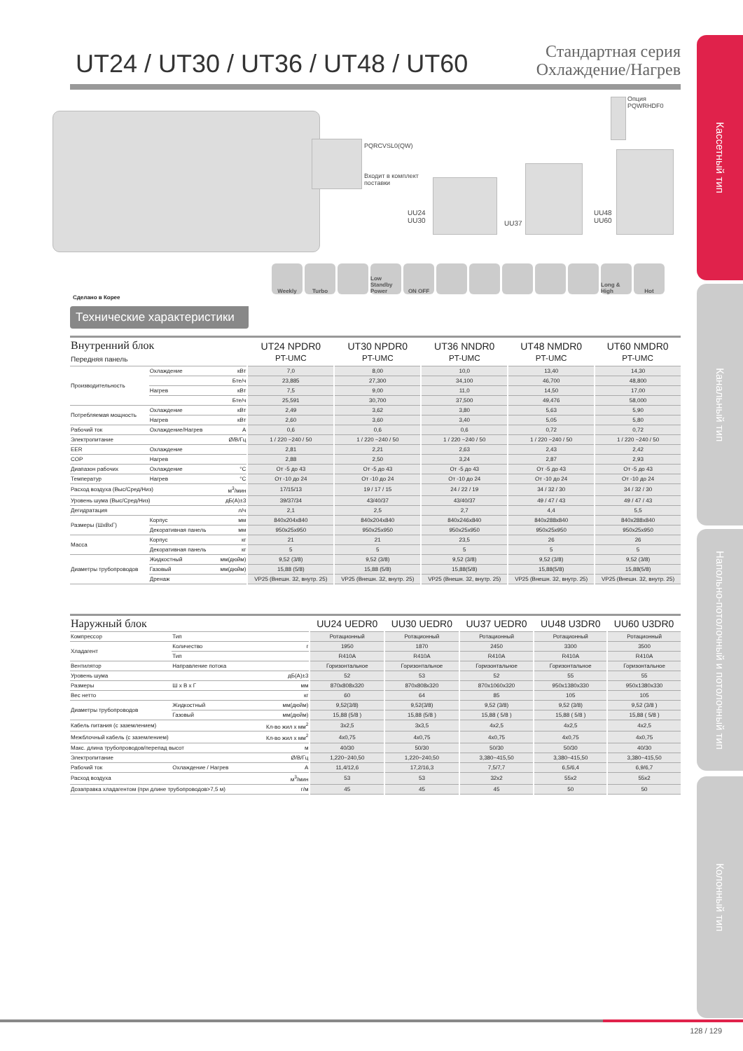Кассетный тип
Канальный тип
Напольно-потолочный и потолочный тип
Колонный тип
UT24 / UT30 / UT36 / UT48 / UT60
Стандартная серия
Охлаждение/Нагрев
PQRCVSL0(QW)
Входит в комплект
поставки
Опция
PQWRHDF0
UU24
UU30
UU37
UU48
UU60
Weekly Turbo Low Standby Power ON OFF Long & High Hot
Сделано в Корее
Технические характеристики
| Внутренний блок Передняя панель | | | UT24 NPDR0 PT-UMC | UT30 NPDR0 PT-UMC | UT36 NNDR0 PT-UMC | UT48 NMDR0 PT-UMC | UT60 NMDR0 PT-UMC |
| --- | --- | --- | --- | --- | --- | --- | --- |
| Производительность | Охлаждение | кВт | 7,0 | 8,00 | 10,0 | 13,40 | 14,30 |
| | | Бте/ч | 23,885 | 27,300 | 34,100 | 46,700 | 48,800 |
| | Нагрев | кВт | 7,5 | 9,00 | 11,0 | 14,50 | 17,00 |
| | | Бте/ч | 25,591 | 30,700 | 37,500 | 49,476 | 58,000 |
| Потребляемая мощность | Охлаждение | кВт | 2,49 | 3,62 | 3,80 | 5,63 | 5,90 |
| | Нагрев | кВт | 2,60 | 3,60 | 3,40 | 5,05 | 5,80 |
| Рабочий ток | Охлаждение/Нагрев | A | 0,6 | 0,6 | 0,6 | 0,72 | 0,72 |
| Электропитание | | Ø/В/Гц | 1 / 220 ~240 / 50 | 1 / 220 ~240 / 50 | 1 / 220 ~240 / 50 | 1 / 220 ~240 / 50 | 1 / 220 ~240 / 50 |
| EER | Охлаждение | | 2,81 | 2,21 | 2,63 | 2,43 | 2,42 |
| COP | Нагрев | | 2,88 | 2,50 | 3,24 | 2,87 | 2,93 |
| Диапазон рабочих | Охлаждение | °C | От -5 до 43 | От -5 до 43 | От -5 до 43 | От -5 до 43 | От -5 до 43 |
| Температур | Нагрев | °C | От -10 до 24 | От -10 до 24 | От -10 до 24 | От -10 до 24 | От -10 до 24 |
| Расход воздуха (Выс/Сред/Низ) | | м<sup>3</sup>/мин | 17/15/13 | 19 / 17 / 15 | 24 / 22 / 19 | 34 / 32 / 30 | 34 / 32 / 30 |
| Уровень шума (Выс/Сред/Низ) | | дБ(А)±3 | 39/37/34 | 43/40/37 | 43/40/37 | 49 / 47 / 43 | 49 / 47 / 43 |
| Дегидратация | | л/ч | 2,1 | 2,5 | 2,7 | 4,4 | 5,5 |
| Размеры (ШxВxГ) | Корпус | мм | 840x204x840 | 840x204x840 | 840x246x840 | 840x288x840 | 840x288x840 |
| | Декоративная панель | мм | 950x25x950 | 950x25x950 | 950x25x950 | 950x25x950 | 950x25x950 |
| Масса | Корпус | кг | 21 | 21 | 23,5 | 26 | 26 |
| | Декоративная панель | кг | 5 | 5 | 5 | 5 | 5 |
| Диаметры трубопроводов | Жидкостный | мм(дюйм) | 9,52 (3/8) | 9,52 (3/8) | 9,52 (3/8) | 9,52 (3/8) | 9,52 (3/8) |
| | Газовый | мм(дюйм) | 15,88 (5/8) | 15,88 (5/8) | 15,88(5/8) | 15,88(5/8) | 15,88(5/8) |
| | Дренаж | | VP25 (Внешн. 32, внутр. 25) | VP25 (Внешн. 32, внутр. 25) | VP25 (Внешн. 32, внутр. 25) | VP25 (Внешн. 32, внутр. 25) | VP25 (Внешн. 32, внутр. 25) |
| Наружный блок | | | UU24 UEDR0 | UU30 UEDR0 | UU37 UEDR0 | UU48 U3DR0 | UU60 U3DR0 |
| --- | --- | --- | --- | --- | --- | --- | --- |
| Компрессор | Тип | | Ротационный | Ротационный | Ротационный | Ротационный | Ротационный |
| Хладагент | Количество | г | 1950 | 1870 | 2450 | 3300 | 3500 |
| | Тип | | R410A | R410A | R410A | R410A | R410A |
| Вентилятор | Направление потока | | Горизонтальное | Горизонтальное | Горизонтальное | Горизонтальное | Горизонтальное |
| Уровень шума | | дБ(А)±3 | 52 | 53 | 52 | 55 | 55 |
| Размеры | Ш x В x Г | мм | 870x808x320 | 870x808x320 | 870x1060x320 | 950x1380x330 | 950x1380x330 |
| Вес нетто | | кг | 60 | 64 | 85 | 105 | 105 |
| Диаметры трубопроводов | Жидкостный | мм(дюйм) | 9,52(3/8) | 9,52(3/8) | 9,52 (3/8) | 9,52 (3/8) | 9,52 (3/8 ) |
| | Газовый | мм(дюйм) | 15,88 (5/8 ) | 15,88 (5/8 ) | 15,88 ( 5/8 ) | 15,88 ( 5/8 ) | 15,88 ( 5/8 ) |
| Кабель питания (с заземлением) | | Кл-во жил x мм<sup>2</sup> | 3x2,5 | 3x3,5 | 4x2,5 | 4x2,5 | 4x2,5 |
| Межблочный кабель (с заземлением) | | Кл-во жил x мм<sup>2</sup> | 4x0,75 | 4x0,75 | 4x0,75 | 4x0,75 | 4x0,75 |
| Макс. длина трубопроводов/перепад высот | | м | 40/30 | 50/30 | 50/30 | 50/30 | 40/30 |
| Электропитание | | Ø/В/Гц | 1,220~240,50 | 1,220~240,50 | 3,380~415,50 | 3,380~415,50 | 3,380~415,50 |
| Рабочий ток | Охлаждение / Нагрев | A | 11,4/12,6 | 17,2/16,3 | 7,5/7,7 | 6,5/6,4 | 6,9/6,7 |
| Расход воздуха | | м<sup>3</sup>/мин | 53 | 53 | 32x2 | 55x2 | 55x2 |
| Дозаправка хладагентом (при длине трубопроводов>7,5 м) | | г/м | 45 | 45 | 45 | 50 | 50 |
128 / 129